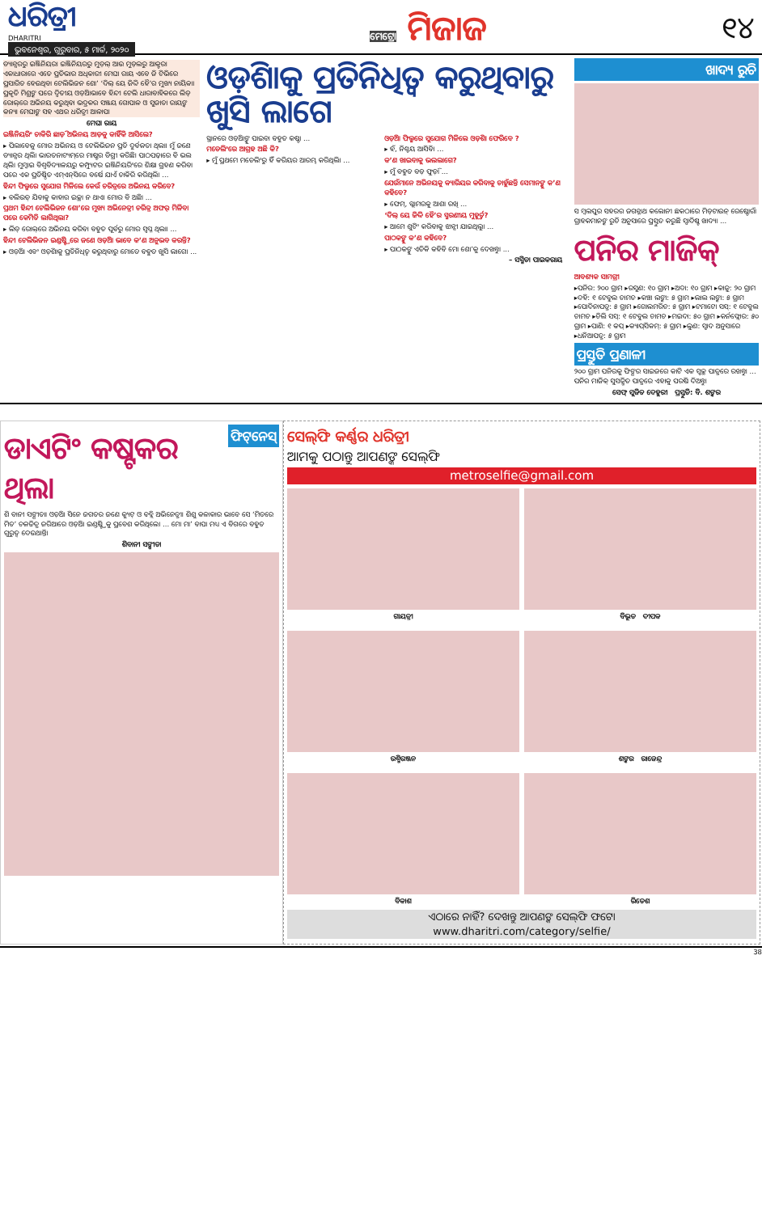ଧରିତ୍ରୀ
DHARITRI
ଭୁବନେଶ୍ୱର, ଗୁରୁବାର, ୫ ମାର୍ଚ୍ଚ, ୨୦୨୦
ମେଟ୍ରୋ ମିଜାଜ ୧୪
ଡ୍ୟାନ୍ସରରୁ ଇଞ୍ଜିନିୟର। ଇଞ୍ଜିନିୟରରୁ ମୁଡ଼ଲ୍ ଆଉ ମୁଡ଼ଲରୁ ଆକ୍ଟର। ଏକାଧାରାରେ ଏତେ ପ୍ରତିଭାର ଅଧିକାରୀ ମେଘା ରାୟ ଏବେ ଜି ଟିଭିରେ ପ୍ରସାରିତ ହେଉଥିବା ଟେଲିଭିଜନ ଶୋ’ ‘ଦିଲ୍ ୟେ ଜିଦ୍ଦି ହୈ’ର ମୁଖ୍ୟ ନାୟିକା। ପ୍ରକୃତି ମିଶ୍ରଙ୍କ ପରେ ଦ୍ୱିତୀୟ ଓଡ଼ିଆଭାବେ ହିନ୍ଦୀ ଟେଲି ଧାରାବାହିକରେ ଲିଡ୍ ରୋଲ୍‌ରେ ଅଭିନୟ କରୁଥିବା ଭଦ୍ରକର ସଞ୍ଜୟ ଗୋପାଳ ଓ ସୁଜାତା ରାୟଙ୍କ କନ୍ୟା ମେଘାଙ୍କ ସହ ଏଥର ଧରିତ୍ରୀ ଆଳାପ।
ମେଘା ରାୟ
ଇଞ୍ଜିନିୟରିଂ ଚାକିରି ଛାଡ଼ି ଅଭିନୟ ଆଡ଼କୁ କାହିଁକି ଆସିଲେ?
▸ ପିଲାବେଳୁ ମୋର ଅଭିନୟ ଓ ଟେଲିଭିଜନ ପ୍ରତି ଦୁର୍ବଳତା ଥିଲା। ମୁଁ ଜଣେ ଡ୍ୟାନ୍ସର ଥିଲି। ଭାରତନାଟ୍ୟମ୍‌ରେ ମାଷ୍ଟର ଡିଗ୍ରୀ କରିଛି। ପାଠପଢ଼ାରେ ବି ଭଲ ଥିଲି। ମୁମ୍ବାଇ ବିଶ୍ୱବିଦ୍ୟାଳୟରୁ କମ୍ପ୍ୟୁଟର ଇଞ୍ଜିନିୟରିଂରେ ଶିକ୍ଷା ଗ୍ରହଣ କରିବା ପରେ ଏକ ପ୍ରତିଷ୍ଠିତ ଏମ୍‌ଏନ୍‌ସିରେ ବର୍ଷେ ଯାଏଁ ଚାକିରି କରିଥିଲି। ...
ହିନ୍ଦୀ ଫିଲ୍ମରେ ସୁଯୋଗ ମିଳିଲେ କେଉଁ ଚରିତ୍ରରେ ଅଭିନୟ କରିବେ?
▸ ବଲିଉଡ୍ ଯିବାକୁ କାହାର ଇଚ୍ଛା ନ ଥାଏ। ମୋର ବି ଅଛି। ...
ପ୍ରଥମ ହିନ୍ଦୀ ଟେଲିଭିଜନ ଶୋ’ରେ ମୁଖ୍ୟ ଅଭିନେତ୍ରୀ ଚରିତ୍ର ଅଫର୍ ମିଳିବା ପରେ କେମିତି ଲାଗିଥିଲା?
▸ ଲିଡ୍ ରୋଲ୍‌ରେ ଅଭିନୟ କରିବା ବହୁତ ପୂର୍ବରୁ ମୋର ସ୍ୱପ୍ନ ଥିଲା। ...
ହିନ୍ଦୀ ଟେଲିଭିଜନ ଇଣ୍ଡଷ୍ଟ୍ରିରେ ଜଣେ ଓଡ଼ିଆ ଭାବେ କ’ଣ ଅନୁଭବ କରନ୍ତି?
▸ ଓଡ଼ିଆ ଏବଂ ଓଡ଼ିଶାକୁ ପ୍ରତିନିଧିତ୍ୱ କରୁଥିବାରୁ ମୋତେ ବହୁତ ଖୁସି ଲାଗେ। ...
ଓଡ଼ିଶାକୁ ପ୍ରତିନିଧିତ୍ୱ କରୁଥିବାରୁ ଖୁସି ଲାଗେ
ସ୍ଥାନରେ ଓଡ଼ିଆଙ୍କୁ ପାଇବା ବହୁତ କଷ୍ଟ। ...
ମଡେଲିଂରେ ଆଗ୍ରହ ଅଛି କି?
▸ ମୁଁ ପ୍ରଥମେ ମଡେଲିଂରୁ ହିଁ କରିୟର ଆରମ୍ଭ କରିଥିଲି। ...
ଓଡ଼ିଆ ଫିଲ୍ମରେ ସୁଯୋଗ ମିଳିଲେ ଓଡ଼ିଶା ଫେରିବେ ?
▸ ହଁ, ନିଶ୍ଚୟ ଆସିବି। ...
କ’ଣ ଖାଇବାକୁ ଭଲଲାଗେ?
▸ ମୁଁ ବହୁତ ବଡ଼ ଫୁଡ଼ି। ...
ଯେଉଁମାନେ ଅଭିନୟକୁ କ୍ୟାରିୟର କରିବାକୁ ଚାହୁଁଛନ୍ତି ସେମାନଙ୍କୁ କ’ଣ କହିବେ?
▸ ଫେମ୍, ଗ୍ଲାମରକୁ ଆଶା ରଖି ...
‘ଦିଲ୍ ୟେ ଜିଦ୍ଦି ହୈ’ର ସ୍ମରଣୀୟ ମୁହୂର୍ତ୍ତ?
▸ ଆମେ ଶୁଟିଂ କରିବାକୁ ଝାନ୍ସୀ ଯାଇଥିଲୁ। ...
ପାଠକଙ୍କୁ କ’ଣ କହିବେ?
▸ ପାଠକଙ୍କୁ ଏତିକି କହିବି ମୋ ଶୋ’କୁ ଦେଖନ୍ତୁ। ...
– ସସ୍ମିତା ପାଇକରାୟ
ଖାଦ୍ୟ ରୁଚି
ସ ମ୍ବଲପୁର ସହରର ଜଗନ୍ନାଥ କଲୋନୀ ଛକଠାରେ ମିଡ୍‌ଟାଉନ୍ ରେଷ୍ଟୋରାଁ ଗ୍ରାହକମାନଙ୍କ ରୁଚି ଅନୁସାରେ ପ୍ରସ୍ତୁତ କରୁଛି ସ୍ୱାଦିଷ୍ଟ ଖାଦ୍ୟ। ...
ପନିର ମାଜିକ୍
ଆବଶ୍ୟକ ସାମଗ୍ରୀ
▸ପନିର: ୨୦୦ ଗ୍ରାମ ▸ରସୁଣ: ୧୦ ଗ୍ରାମ ▸ଅଦା: ୧୦ ଗ୍ରାମ ▸କାଜୁ: ୨୦ ଗ୍ରାମ ▸ଦହି: ୧ ଟେବୁଲ ଚାମଚ ▸କଞ୍ଚା ଲଙ୍କା: ୫ ଗ୍ରାମ ▸ଲାଲ ଲଙ୍କା: ୫ ଗ୍ରାମ ▸ପୋଦିନାପତ୍ର: ୫ ଗ୍ରାମ ▸ଗୋଲମରିଚ: ୫ ଗ୍ରାମ ▸ଟମାଟୋ ସସ୍: ୧ ଟେବୁଲ ଚାମଚ ▸ଚିଲି ସସ୍: ୧ ଟେବୁଲ ଚାମଚ ▸ମଇଦା: ୫୦ ଗ୍ରାମ ▸କର୍ନଫ୍ଲୋର: ୫୦ ଗ୍ରାମ ▸ପାଣି: ୧ କପ୍ ▸କ୍ୟାପ୍‌ସିକମ୍: ୫ ଗ୍ରାମ ▸ଲୁଣ: ସ୍ୱାଦ ଅନୁସାରେ ▸ଧନିଆପତ୍ର: ୫ ଗ୍ରାମ
ପ୍ରସ୍ତୁତି ପ୍ରଣାଳୀ
୨୦୦ ଗ୍ରାମ ପନିରକୁ ଫିଙ୍ଗର ସାଇଜରେ କାଟି ଏକ ସ୍ୱଚ୍ଛ ପାତ୍ରରେ ରଖନ୍ତୁ। ... ପନିର ମାଜିକ୍ ସୁସଜ୍ଜିତ ପାତ୍ରରେ ଏହାକୁ ପରଷି ଦିଅନ୍ତୁ।
ସେଫ୍ ସୁଜିତ ଦେହୁରୀ ପ୍ରସ୍ତୁତି: ବି. ଶଙ୍କର
ଫିଟ୍‌ନେସ୍
ଡାଏଟିଂ କଷ୍ଟକର ଥିଲା
ଶି ବାନୀ ସଙ୍ଗୀତା। ଓଡ଼ିଆ ସିନେ ଜଗତର ଜଣେ କ୍ୟୁଟ୍ ଓ ବବ୍ଲି ଅଭିନେତ୍ରୀ। ଶିଶୁ କଳାକାର ଭାବେ ସେ ‘ମିତରେ ମିତ’ ଚଳଚ୍ଚିତ୍ର ଜରିଆରେ ଓଡ଼ିଆ ଇଣ୍ଡଷ୍ଟ୍ରିକୁ ପ୍ରବେଶ କରିଥିଲେ। ... ମୋ ମା’ ବାପା ମଧ୍ୟ ଏ ବିଗରେ ବହୁତ ଗୁରୁତ୍ୱ ଦେଉଥାନ୍ତି।
ଶିବାନୀ ସଙ୍ଗୀତା
ସେଲ୍‌ଫି କର୍ଣ୍ଣର ଧରିତ୍ରୀ
ଆମକୁ ପଠାନ୍ତୁ ଆପଣଙ୍କ ସେଲ୍‌ଫି
metroselfie@gmail.com
ଗାୟତ୍ରୀ
ବିଭୂତ ଦୀପକ
ରଶ୍ମିରଞ୍ଜନ
ଶଙ୍କର ରାଜେନ୍ଦ୍ର
ବିକାଶ
ରିତେଶ
ଏଠାରେ ନାହିଁ? ଦେଖନ୍ତୁ ଆପଣଙ୍କ ସେଲ୍‌ଫି ଫଟୋ
www.dharitri.com/category/selfie/
38